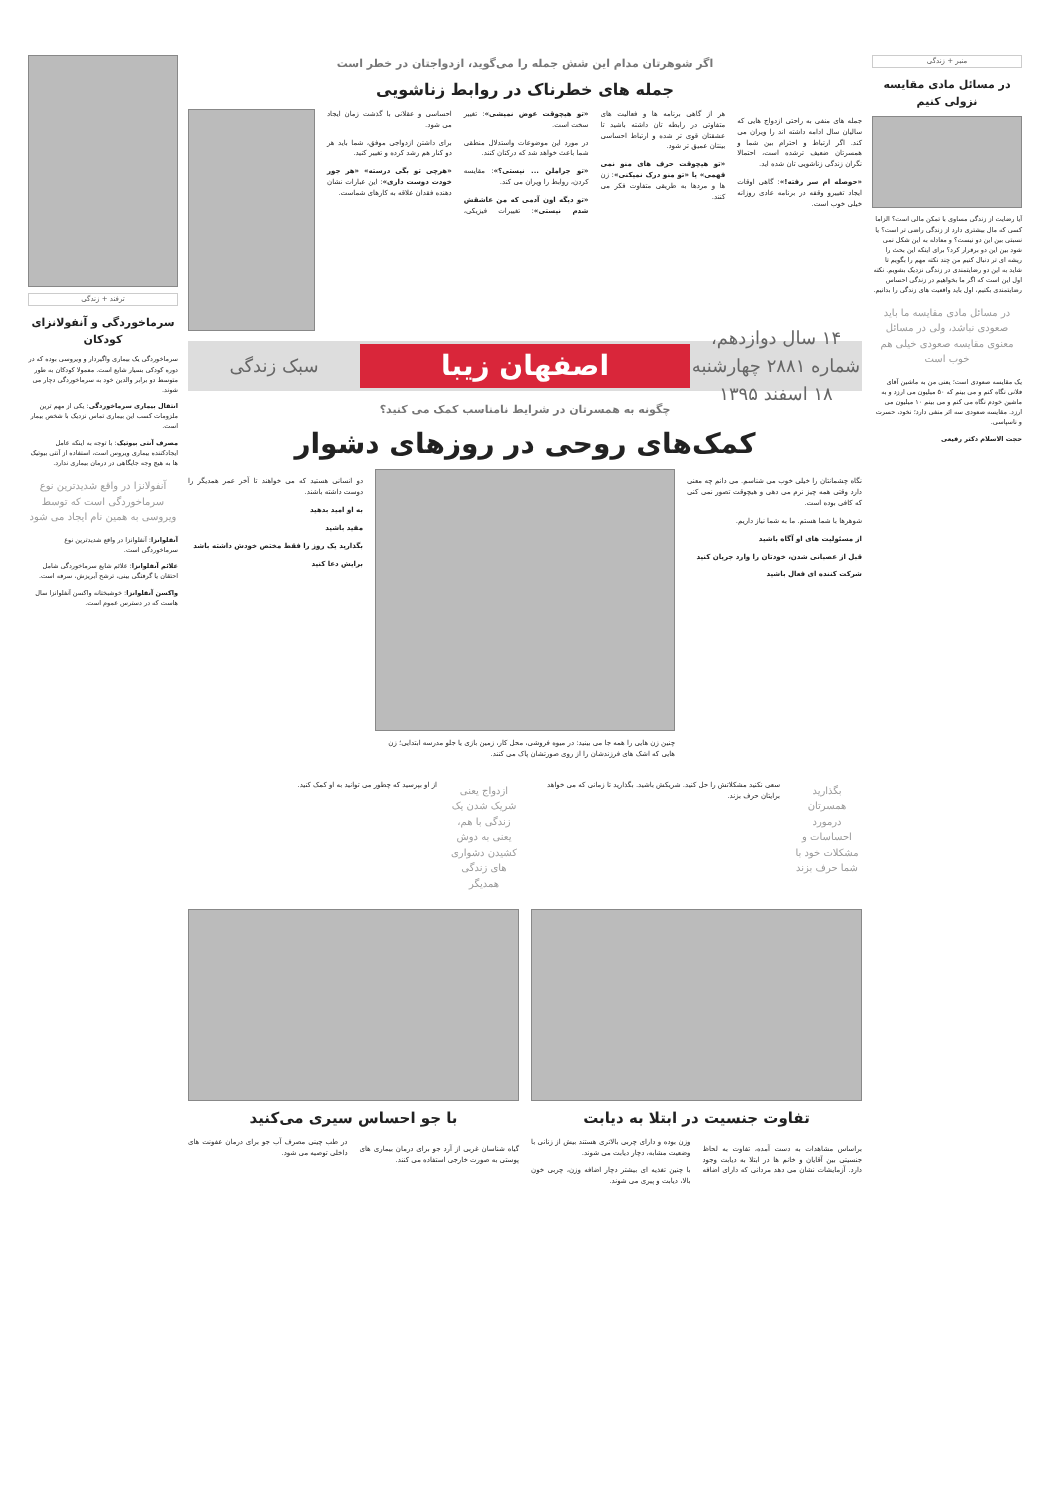منبر + زندگی
در مسائل مادی مقایسه نزولی کنیم
آیا رضایت از زندگی مساوی با تمکن مالی است؟ الزاما کسی که مال بیشتری دارد از زندگی راضی تر است؟ یا نسبتی بین این دو نیست؟ و معادله به این شکل نمی شود بین این دو برقرار کرد؟ برای اینکه این بحث را ریشه ای تر دنبال کنیم من چند نکته مهم را بگویم تا شاید به این دو رضایتمندی در زندگی نزدیک بشویم. نکته اول این است که اگر ما بخواهیم در زندگی احساس رضایتمندی بکنیم، اول باید واقعیت های زندگی را بدانیم.
در مسائل مادی مقایسه ما باید صعودی نباشد، ولی در مسائل معنوی مقایسه صعودی خیلی هم خوب است
یک مقایسه صعودی است؛ یعنی من به ماشین آقای فلانی نگاه کنم و می بینم که ۵۰ میلیون می ارزد و به ماشین خودم نگاه می کنم و می بینم ۱۰ میلیون می ارزد. مقایسه صعودی سه اثر منفی دارد؛ نخود، حسرت و ناسپاسی.
حجت الاسلام دکتر رفیعی
اگر شوهرتان مدام این شش جمله را می‌گوید، ازدواجتان در خطر است
جمله های خطرناک در روابط زناشویی
جمله های منفی به راحتی ازدواج هایی که سالیان سال ادامه داشته اند را ویران می کند. اگر ارتباط و احترام بین شما و همسرتان ضعیف ترشده است، احتمالا نگران زندگی زناشویی تان شده اید.
«حوصله ام سر رفته!»: گاهی اوقات ایجاد تغییرو وقفه در برنامه عادی روزانه خیلی خوب است.
هر از گاهی برنامه ها و فعالیت های متفاوتی در رابطه تان داشته باشید تا عشقتان قوی تر شده و ارتباط احساسی بینتان عمیق تر شود.
«تو هیچوقت حرف های منو نمی فهمی» یا «تو منو درک نمیکنی»: زن ها و مردها به طریقی متفاوت فکر می کنند.
«تو هیچوقت عوض نمیشی»: تغییر سخت است.
در مورد این موضوعات واستدلال منطقی شما باعث خواهد شد که درکتان کنند.
«تو جراملن ... نیستی؟»: مقایسه کردن، روابط را ویران می کند.
«تو دیگه اون آدمی که من عاشقش شدم نیستی»: تغییرات فیزیکی، احساسی و عقلانی با گذشت زمان ایجاد می شود.
برای داشتن ازدواجی موفق، شما باید هر دو کنار هم رشد کرده و تغییر کنید.
«هرچی تو بگی درسته» «هر جور خودت دوست داری»: این عبارات نشان دهنده فقدان علاقه به کارهای شماست.
۱۴ سال دوازدهم، شماره ۲۸۸۱ چهارشنبه ۱۸ اسفند ۱۳۹۵
اصفهان زیبا
سبک زندگی
چگونه به همسرتان در شرایط نامناسب کمک می کنید؟
کمک‌های روحی در روزهای دشوار
نگاه چشمانتان را خیلی خوب می شناسم. می دانم چه معنی دارد وقتی همه چیز نرم می دهی و هیچوقت تصور نمی کنی که کافی بوده است.
شوهرها با شما هستم. ما به شما نیاز داریم.
از مسئولیت های او آگاه باشید
قبل از عصبانی شدن، خودتان را وارد جریان کنید
شرکت کننده ای فعال باشید
چنین زن هایی را همه جا می بینید: در میوه فروشی، محل کار، زمین بازی یا جلو مدرسه ابتدایی؛ زن هایی که اشک های فرزندشان را از روی صورتشان پاک می کنند.
دو انسانی هستید که می خواهند تا آخر عمر همدیگر را دوست داشته باشند.
به او امید بدهید
مفید باشید
بگذارید یک روز را فقط مختص خودش داشته باشد
برایش دعا کنید
بگذارید همسرتان درمورد احساسات و مشکلات خود با شما حرف بزند
سعی نکنید مشکلاتش را حل کنید. شریکش باشید. بگذارید تا زمانی که می خواهد برایتان حرف بزند.
ازدواج یعنی شریک شدن یک زندگی با هم، یعنی به دوش کشیدن دشواری های زندگی همدیگر
از او بپرسید که چطور می توانید به او کمک کنید.
تفاوت جنسیت در ابتلا به دیابت
براساس مشاهدات به دست آمده، تفاوت به لحاظ جنسیتی بین آقایان و خانم ها در ابتلا به دیابت وجود دارد. آزمایشات نشان می دهد مردانی که دارای اضافه وزن بوده و دارای چربی بالاتری هستند بیش از زنانی با وضعیت مشابه، دچار دیابت می شوند.
با چنین تغذیه ای بیشتر دچار اضافه وزن، چربی خون بالا، دیابت و پیری می شوند.
با جو احساس سیری می‌کنید
گیاه شناسان غربی از آرد جو برای درمان بیماری های پوستی به صورت خارجی استفاده می کنند.
در طب چینی مصرف آب جو برای درمان عفونت های داخلی توصیه می شود.
ترفند + زندگی
سرماخوردگی و آنفولانزای کودکان
سرماخوردگی یک بیماری واگیردار و ویروسی بوده که در دوره کودکی بسیار شایع است. معمولا کودکان به طور متوسط دو برابر والدین خود به سرماخوردگی دچار می شوند.
انتقال بیماری سرماخوردگی: یکی از مهم ترین ملزومات کسب این بیماری تماس نزدیک با شخص بیمار است.
مصرف آنتی بیوتیک: با توجه به اینکه عامل ایجادکننده بیماری ویروس است، استفاده از آنتی بیوتیک ها به هیچ وجه جایگاهی در درمان بیماری ندارد.
آنفولانزا در واقع شدیدترین نوع سرماخوردگی است که توسط ویروسی به همین نام ایجاد می شود
آنفلوانزا: آنفلوانزا در واقع شدیدترین نوع سرماخوردگی است.
علائم آنفلوانزا: علائم شایع سرماخوردگی شامل احتقان یا گرفتگی بینی، ترشح آبریزش، سرفه است.
واکسن آنفلوانزا: خوشبختانه واکسن آنفلوانزا سال هاست که در دسترس عموم است.